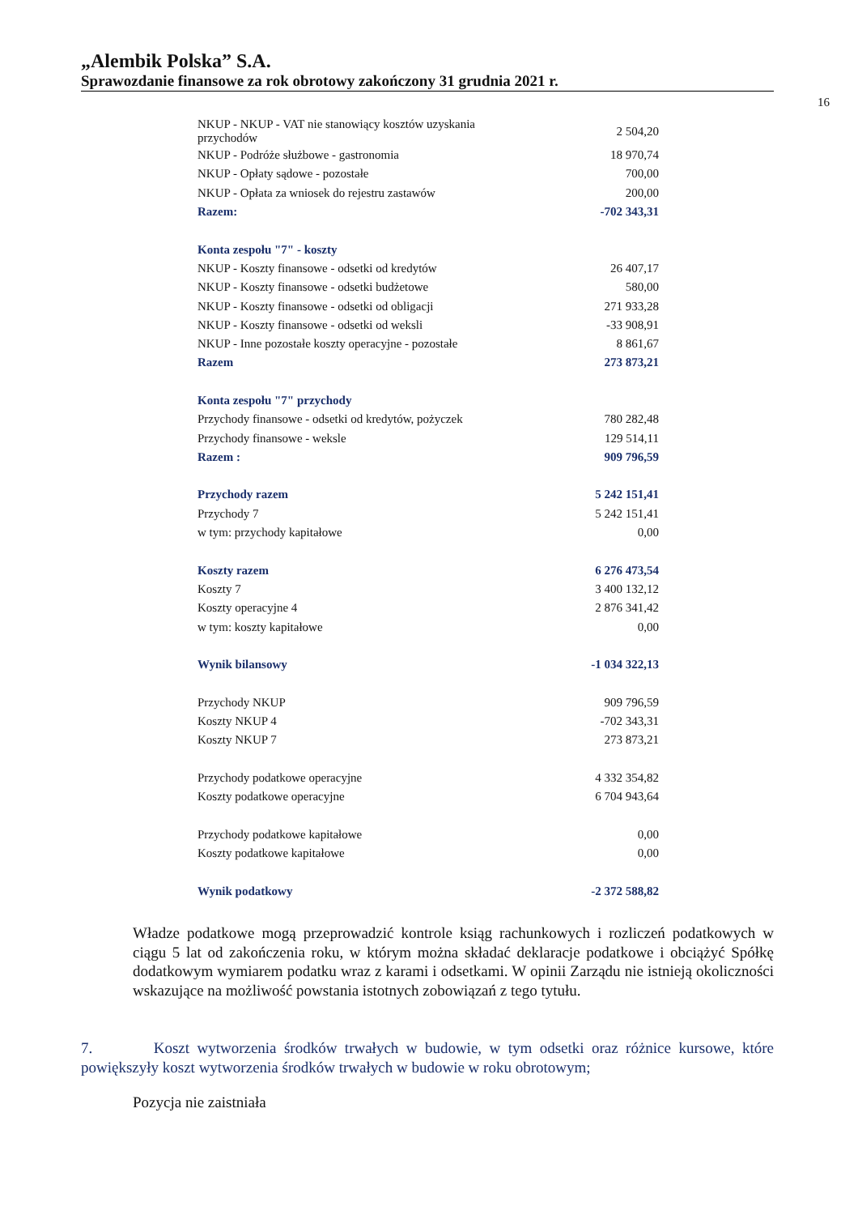„Alembik Polska” S.A.
Sprawozdanie finansowe za rok obrotowy zakończony 31 grudnia 2021 r.
16
| NKUP - NKUP - VAT nie stanowiący kosztów uzyskania przychodów | 2 504,20 |
| NKUP - Podróże służbowe - gastronomia | 18 970,74 |
| NKUP - Opłaty sądowe - pozostałe | 700,00 |
| NKUP - Opłata za wniosek do rejestru zastawów | 200,00 |
| Razem: | -702 343,31 |
| Konta zespołu "7" - koszty | |
| NKUP - Koszty finansowe - odsetki od kredytów | 26 407,17 |
| NKUP - Koszty finansowe - odsetki budżetowe | 580,00 |
| NKUP - Koszty finansowe - odsetki od obligacji | 271 933,28 |
| NKUP - Koszty finansowe - odsetki od weksli | -33 908,91 |
| NKUP - Inne pozostałe koszty operacyjne - pozostałe | 8 861,67 |
| Razem | 273 873,21 |
| Konta zespołu "7" przychody | |
| Przychody finansowe - odsetki od kredytów, pożyczek | 780 282,48 |
| Przychody finansowe - weksle | 129 514,11 |
| Razem : | 909 796,59 |
| Przychody razem | 5 242 151,41 |
| Przychody 7 | 5 242 151,41 |
| w tym: przychody kapitałowe | 0,00 |
| Koszty razem | 6 276 473,54 |
| Koszty 7 | 3 400 132,12 |
| Koszty operacyjne 4 | 2 876 341,42 |
| w tym: koszty kapitałowe | 0,00 |
| Wynik bilansowy | -1 034 322,13 |
| Przychody NKUP | 909 796,59 |
| Koszty NKUP 4 | -702 343,31 |
| Koszty NKUP 7 | 273 873,21 |
| Przychody podatkowe operacyjne | 4 332 354,82 |
| Koszty podatkowe operacyjne | 6 704 943,64 |
| Przychody podatkowe kapitałowe | 0,00 |
| Koszty podatkowe kapitałowe | 0,00 |
| Wynik podatkowy | -2 372 588,82 |
Władze podatkowe mogą przeprowadzić kontrole ksiąg rachunkowych i rozliczeń podatkowych w ciągu 5 lat od zakończenia roku, w którym można składać deklaracje podatkowe i obciążyć Spółkę dodatkowym wymiarem podatku wraz z karami i odsetkami. W opinii Zarządu nie istnieją okoliczności wskazujące na możliwość powstania istotnych zobowiązań z tego tytułu.
7. Koszt wytworzenia środków trwałych w budowie, w tym odsetki oraz różnice kursowe, które powiększyły koszt wytworzenia środków trwałych w budowie w roku obrotowym;
Pozycja nie zaistniała